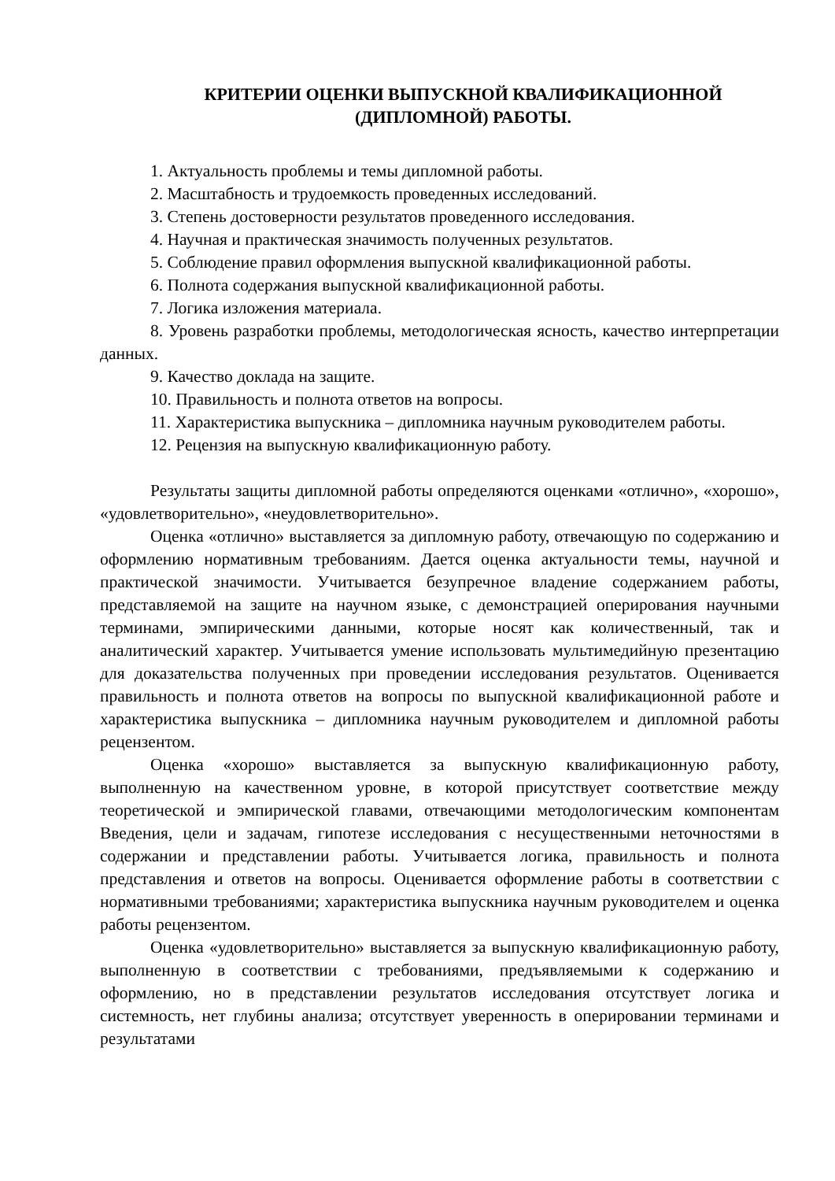КРИТЕРИИ ОЦЕНКИ ВЫПУСКНОЙ КВАЛИФИКАЦИОННОЙ
(ДИПЛОМНОЙ) РАБОТЫ.
1. Актуальность проблемы и темы дипломной работы.
2. Масштабность и трудоемкость проведенных исследований.
3. Степень достоверности результатов проведенного исследования.
4. Научная и практическая значимость полученных результатов.
5. Соблюдение правил оформления выпускной квалификационной работы.
6. Полнота содержания выпускной квалификационной работы.
7. Логика изложения материала.
8. Уровень разработки проблемы, методологическая ясность, качество интерпретации данных.
9. Качество доклада на защите.
10. Правильность и полнота ответов на вопросы.
11. Характеристика выпускника – дипломника научным руководителем работы.
12. Рецензия на выпускную квалификационную работу.
Результаты защиты дипломной работы определяются оценками «отлично», «хорошо», «удовлетворительно», «неудовлетворительно».
Оценка «отлично» выставляется за дипломную работу, отвечающую по содержанию и оформлению нормативным требованиям. Дается оценка актуальности темы, научной и практической значимости. Учитывается безупречное владение содержанием работы, представляемой на защите на научном языке, с демонстрацией оперирования научными терминами, эмпирическими данными, которые носят как количественный, так и аналитический характер. Учитывается умение использовать мультимедийную презентацию для доказательства полученных при проведении исследования результатов. Оценивается правильность и полнота ответов на вопросы по выпускной квалификационной работе и характеристика выпускника – дипломника научным руководителем и дипломной работы рецензентом.
Оценка «хорошо» выставляется за выпускную квалификационную работу, выполненную на качественном уровне, в которой присутствует соответствие между теоретической и эмпирической главами, отвечающими методологическим компонентам Введения, цели и задачам, гипотезе исследования с несущественными неточностями в содержании и представлении работы. Учитывается логика, правильность и полнота представления и ответов на вопросы. Оценивается оформление работы в соответствии с нормативными требованиями; характеристика выпускника научным руководителем и оценка работы рецензентом.
Оценка «удовлетворительно» выставляется за выпускную квалификационную работу, выполненную в соответствии с требованиями, предъявляемыми к содержанию и оформлению, но в представлении результатов исследования отсутствует логика и системность, нет глубины анализа; отсутствует уверенность в оперировании терминами и результатами